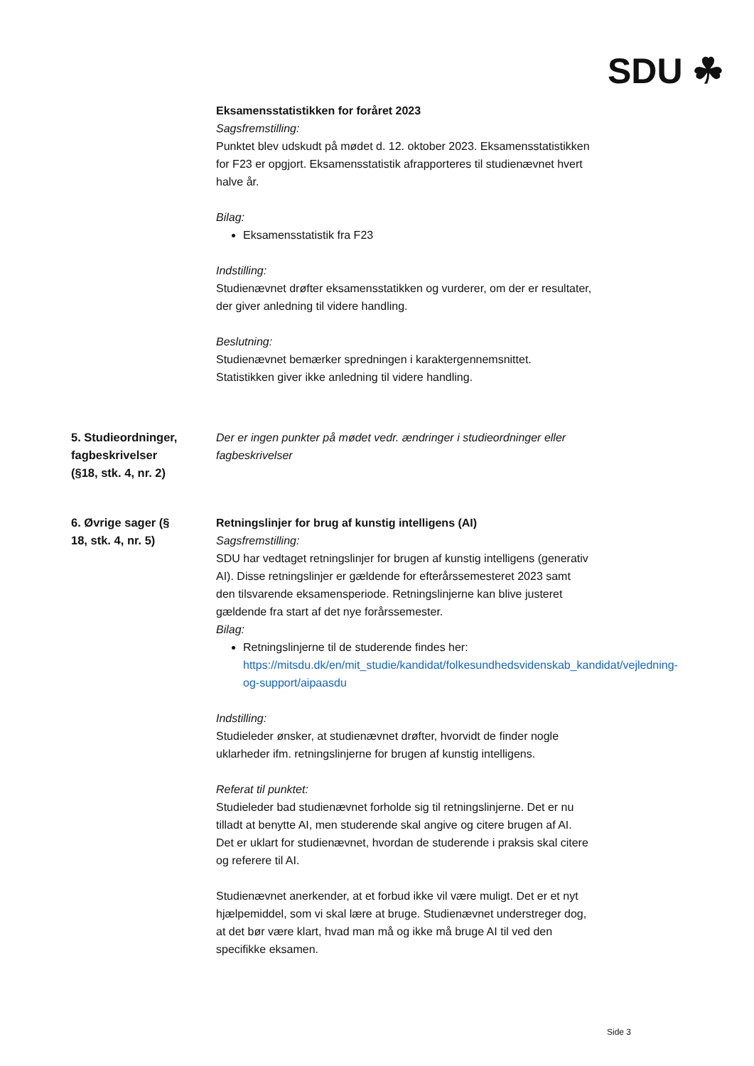SDU ☘
Eksamensstatistikken for foråret 2023
Sagsfremstilling:
Punktet blev udskudt på mødet d. 12. oktober 2023. Eksamensstatistikken for F23 er opgjort. Eksamensstatistik afrapporteres til studienævnet hvert halve år.
Bilag:
Eksamensstatistik fra F23
Indstilling:
Studienævnet drøfter eksamensstatikken og vurderer, om der er resultater, der giver anledning til videre handling.
Beslutning:
Studienævnet bemærker spredningen i karaktergennemsnittet. Statistikken giver ikke anledning til videre handling.
5. Studieordninger, fagbeskrivelser (§18, stk. 4, nr. 2)
Der er ingen punkter på mødet vedr. ændringer i studieordninger eller fagbeskrivelser
6. Øvrige sager (§ 18, stk. 4, nr. 5)
Retningslinjer for brug af kunstig intelligens (AI)
Sagsfremstilling:
SDU har vedtaget retningslinjer for brugen af kunstig intelligens (generativ AI). Disse retningslinjer er gældende for efterårssemesteret 2023 samt den tilsvarende eksamensperiode. Retningslinjerne kan blive justeret gældende fra start af det nye forårssemester.
Bilag:
Retningslinjerne til de studerende findes her: https://mitsdu.dk/en/mit_studie/kandidat/folkesundhedsvidenskab_kandidat/vejledning-og-support/aipaasdu
Indstilling:
Studieleder ønsker, at studienævnet drøfter, hvorvidt de finder nogle uklarheder ifm. retningslinjerne for brugen af kunstig intelligens.
Referat til punktet:
Studieleder bad studienævnet forholde sig til retningslinjerne. Det er nu tilladt at benytte AI, men studerende skal angive og citere brugen af AI. Det er uklart for studienævnet, hvordan de studerende i praksis skal citere og referere til AI.
Studienævnet anerkender, at et forbud ikke vil være muligt. Det er et nyt hjælpemiddel, som vi skal lære at bruge. Studienævnet understreger dog, at det bør være klart, hvad man må og ikke må bruge AI til ved den specifikke eksamen.
Side 3